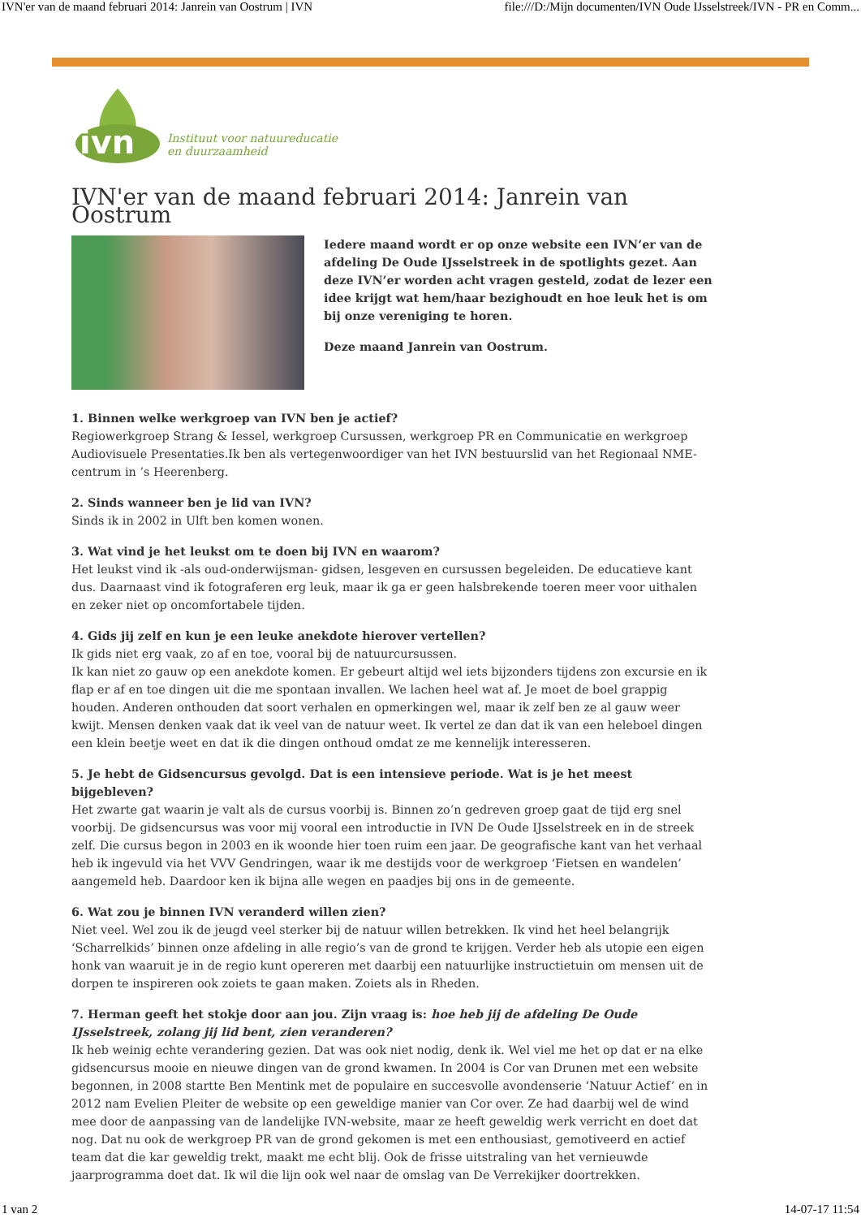IVN'er van de maand februari 2014: Janrein van Oostrum | IVN file:///D:/Mijn documenten/IVN Oude IJsselstreek/IVN - PR en Comm...
ivn
Instituut voor natuureducatie
en duurzaamheid
IVN'er van de maand februari 2014: Janrein van Oostrum
Iedere maand wordt er op onze website een IVN’er van de afdeling De Oude IJsselstreek in de spotlights gezet. Aan deze IVN’er worden acht vragen gesteld, zodat de lezer een idee krijgt wat hem/haar bezighoudt en hoe leuk het is om bij onze vereniging te horen.
Deze maand Janrein van Oostrum.
1. Binnen welke werkgroep van IVN ben je actief?
Regiowerkgroep Strang & Iessel, werkgroep Cursussen, werkgroep PR en Communicatie en werkgroep Audiovisuele Presentaties.Ik ben als vertegenwoordiger van het IVN bestuurslid van het Regionaal NME-centrum in ’s Heerenberg.
2. Sinds wanneer ben je lid van IVN?
Sinds ik in 2002 in Ulft ben komen wonen.
3. Wat vind je het leukst om te doen bij IVN en waarom?
Het leukst vind ik -als oud-onderwijsman- gidsen, lesgeven en cursussen begeleiden. De educatieve kant dus. Daarnaast vind ik fotograferen erg leuk, maar ik ga er geen halsbrekende toeren meer voor uithalen en zeker niet op oncomfortabele tijden.
4. Gids jij zelf en kun je een leuke anekdote hierover vertellen?
Ik gids niet erg vaak, zo af en toe, vooral bij de natuurcursussen.
Ik kan niet zo gauw op een anekdote komen. Er gebeurt altijd wel iets bijzonders tijdens zon excursie en ik flap er af en toe dingen uit die me spontaan invallen. We lachen heel wat af. Je moet de boel grappig houden. Anderen onthouden dat soort verhalen en opmerkingen wel, maar ik zelf ben ze al gauw weer kwijt. Mensen denken vaak dat ik veel van de natuur weet. Ik vertel ze dan dat ik van een heleboel dingen een klein beetje weet en dat ik die dingen onthoud omdat ze me kennelijk interesseren.
5. Je hebt de Gidsencursus gevolgd. Dat is een intensieve periode. Wat is je het meest bijgebleven?
Het zwarte gat waarin je valt als de cursus voorbij is. Binnen zo’n gedreven groep gaat de tijd erg snel voorbij. De gidsencursus was voor mij vooral een introductie in IVN De Oude IJsselstreek en in de streek zelf. Die cursus begon in 2003 en ik woonde hier toen ruim een jaar. De geografische kant van het verhaal heb ik ingevuld via het VVV Gendringen, waar ik me destijds voor de werkgroep ‘Fietsen en wandelen’ aangemeld heb. Daardoor ken ik bijna alle wegen en paadjes bij ons in de gemeente.
6. Wat zou je binnen IVN veranderd willen zien?
Niet veel. Wel zou ik de jeugd veel sterker bij de natuur willen betrekken. Ik vind het heel belangrijk ‘Scharrelkids’ binnen onze afdeling in alle regio’s van de grond te krijgen. Verder heb als utopie een eigen honk van waaruit je in de regio kunt opereren met daarbij een natuurlijke instructietuin om mensen uit de dorpen te inspireren ook zoiets te gaan maken. Zoiets als in Rheden.
7. Herman geeft het stokje door aan jou. Zijn vraag is: hoe heb jij de afdeling De Oude IJsselstreek, zolang jij lid bent, zien veranderen?
Ik heb weinig echte verandering gezien. Dat was ook niet nodig, denk ik. Wel viel me het op dat er na elke gidsencursus mooie en nieuwe dingen van de grond kwamen. In 2004 is Cor van Drunen met een website begonnen, in 2008 startte Ben Mentink met de populaire en succesvolle avondenserie ‘Natuur Actief’ en in 2012 nam Evelien Pleiter de website op een geweldige manier van Cor over. Ze had daarbij wel de wind mee door de aanpassing van de landelijke IVN-website, maar ze heeft geweldig werk verricht en doet dat nog. Dat nu ook de werkgroep PR van de grond gekomen is met een enthousiast, gemotiveerd en actief team dat die kar geweldig trekt, maakt me echt blij. Ook de frisse uitstraling van het vernieuwde jaarprogramma doet dat. Ik wil die lijn ook wel naar de omslag van De Verrekijker doortrekken.
1 van 2 14-07-17 11:54